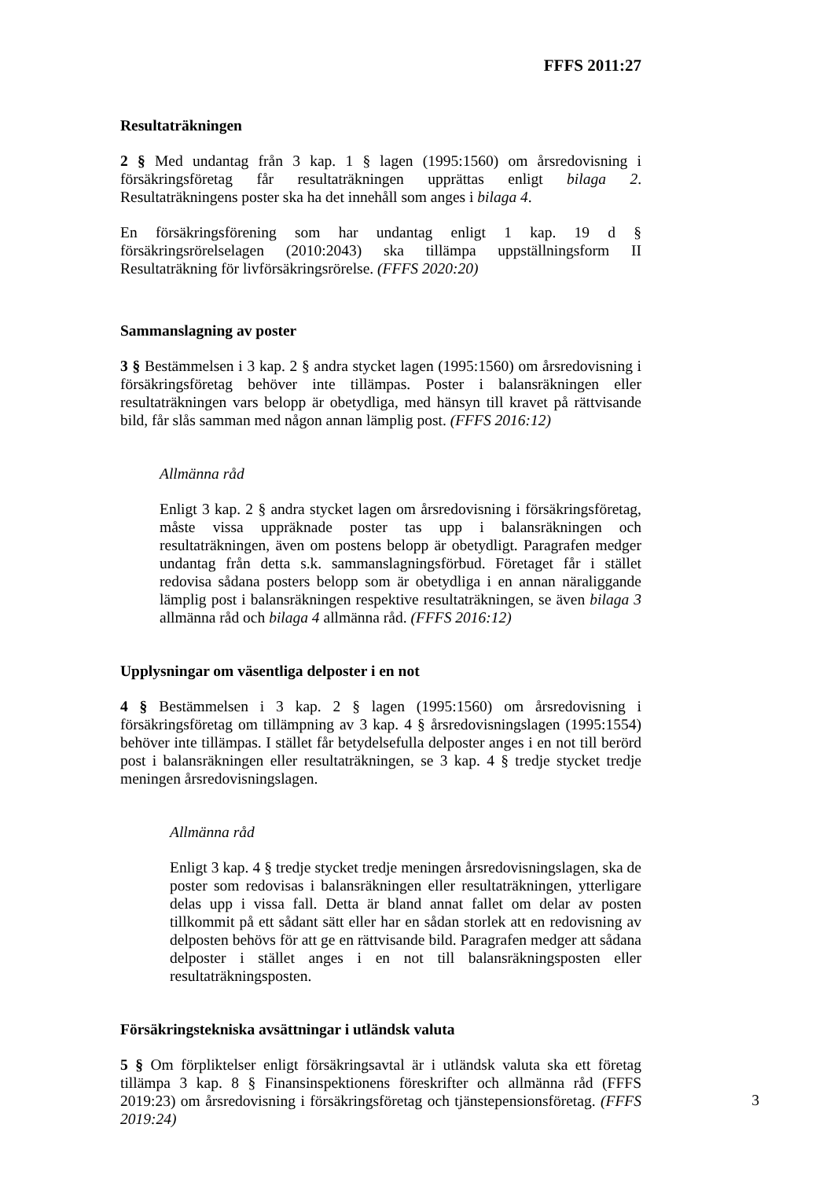FFFS 2011:27
Resultaträkningen
2 § Med undantag från 3 kap. 1 § lagen (1995:1560) om årsredovisning i försäkringsföretag får resultaträkningen upprättas enligt bilaga 2. Resultaträkningens poster ska ha det innehåll som anges i bilaga 4.
En försäkringsförening som har undantag enligt 1 kap. 19 d § försäkringsrörelselagen (2010:2043) ska tillämpa uppställningsform II Resultaträkning för livförsäkringsrörelse. (FFFS 2020:20)
Sammanslagning av poster
3 § Bestämmelsen i 3 kap. 2 § andra stycket lagen (1995:1560) om årsredovisning i försäkringsföretag behöver inte tillämpas. Poster i balansräkningen eller resultaträkningen vars belopp är obetydliga, med hänsyn till kravet på rättvisande bild, får slås samman med någon annan lämplig post. (FFFS 2016:12)
Allmänna råd
Enligt 3 kap. 2 § andra stycket lagen om årsredovisning i försäkringsföretag, måste vissa uppräknade poster tas upp i balansräkningen och resultaträkningen, även om postens belopp är obetydligt. Paragrafen medger undantag från detta s.k. sammanslagningsförbud. Företaget får i stället redovisa sådana posters belopp som är obetydliga i en annan näraliggande lämplig post i balansräkningen respektive resultaträkningen, se även bilaga 3 allmänna råd och bilaga 4 allmänna råd. (FFFS 2016:12)
Upplysningar om väsentliga delposter i en not
4 § Bestämmelsen i 3 kap. 2 § lagen (1995:1560) om årsredovisning i försäkringsföretag om tillämpning av 3 kap. 4 § årsredovisningslagen (1995:1554) behöver inte tillämpas. I stället får betydelsefulla delposter anges i en not till berörd post i balansräkningen eller resultaträkningen, se 3 kap. 4 § tredje stycket tredje meningen årsredovisningslagen.
Allmänna råd
Enligt 3 kap. 4 § tredje stycket tredje meningen årsredovisningslagen, ska de poster som redovisas i balansräkningen eller resultaträkningen, ytterligare delas upp i vissa fall. Detta är bland annat fallet om delar av posten tillkommit på ett sådant sätt eller har en sådan storlek att en redovisning av delposten behövs för att ge en rättvisande bild. Paragrafen medger att sådana delposter i stället anges i en not till balansräkningsposten eller resultaträkningsposten.
Försäkringstekniska avsättningar i utländsk valuta
5 § Om förpliktelser enligt försäkringsavtal är i utländsk valuta ska ett företag tillämpa 3 kap. 8 § Finansinspektionens föreskrifter och allmänna råd (FFFS 2019:23) om årsredovisning i försäkringsföretag och tjänstepensionsföretag. (FFFS 2019:24)
3